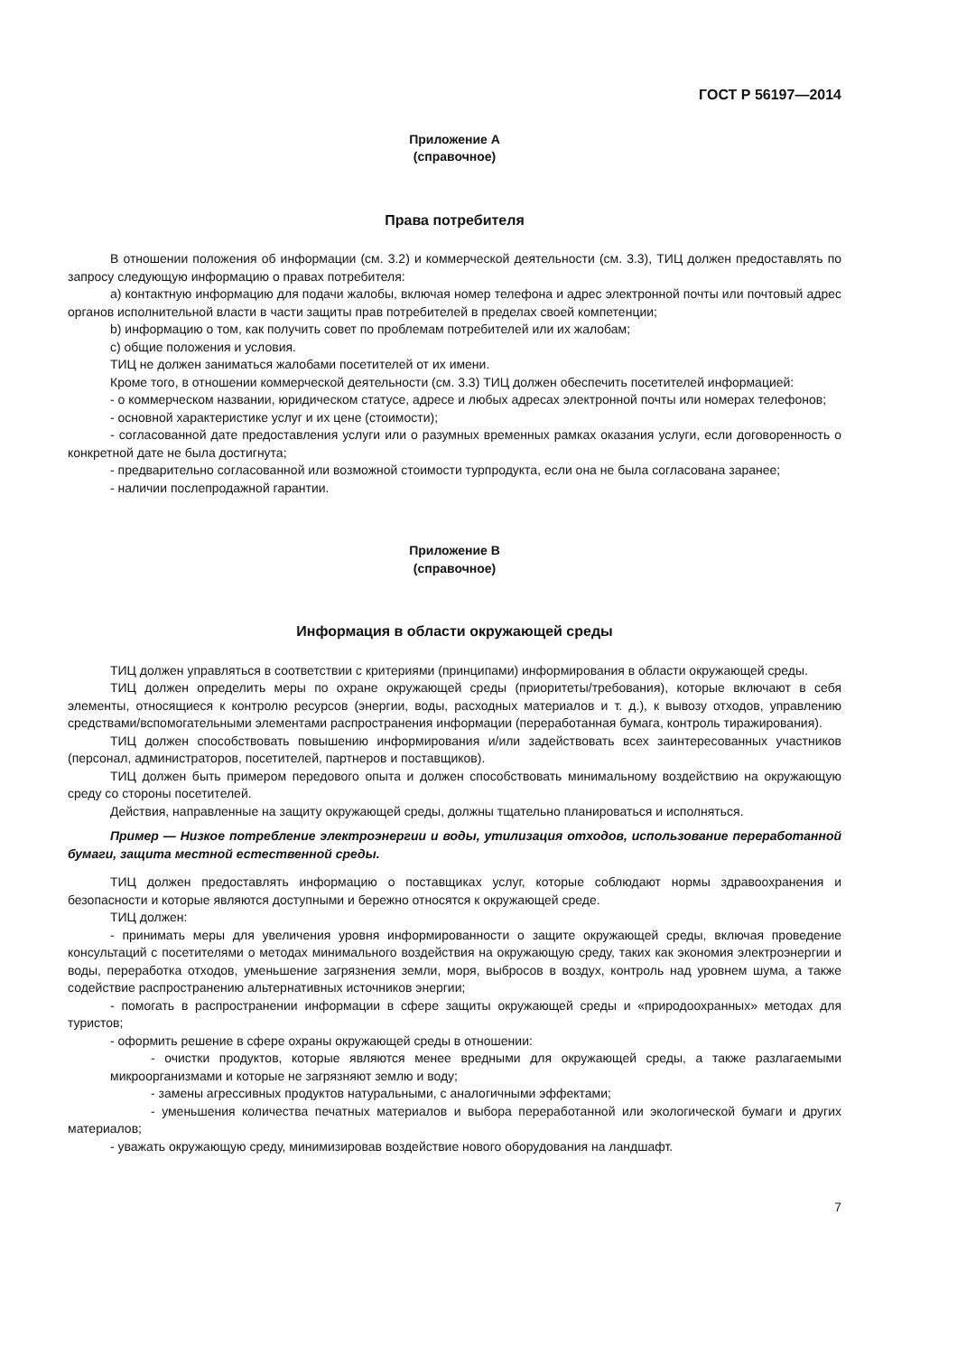ГОСТ Р 56197—2014
Приложение А
(справочное)
Права потребителя
В отношении положения об информации (см. 3.2) и коммерческой деятельности (см. 3.3), ТИЦ должен предоставлять по запросу следующую информацию о правах потребителя:
a) контактную информацию для подачи жалобы, включая номер телефона и адрес электронной почты или почтовый адрес органов исполнительной власти в части защиты прав потребителей в пределах своей компетенции;
b) информацию о том, как получить совет по проблемам потребителей или их жалобам;
c) общие положения и условия.
ТИЦ не должен заниматься жалобами посетителей от их имени.
Кроме того, в отношении коммерческой деятельности (см. 3.3) ТИЦ должен обеспечить посетителей информацией:
- о коммерческом названии, юридическом статусе, адресе и любых адресах электронной почты или номерах телефонов;
- основной характеристике услуг и их цене (стоимости);
- согласованной дате предоставления услуги или о разумных временных рамках оказания услуги, если договоренность о конкретной дате не была достигнута;
- предварительно согласованной или возможной стоимости турпродукта, если она не была согласована заранее;
- наличии послепродажной гарантии.
Приложение В
(справочное)
Информация в области окружающей среды
ТИЦ должен управляться в соответствии с критериями (принципами) информирования в области окружающей среды.
ТИЦ должен определить меры по охране окружающей среды (приоритеты/требования), которые включают в себя элементы, относящиеся к контролю ресурсов (энергии, воды, расходных материалов и т. д.), к вывозу отходов, управлению средствами/вспомогательными элементами распространения информации (переработанная бумага, контроль тиражирования).
ТИЦ должен способствовать повышению информирования и/или задействовать всех заинтересованных участников (персонал, администраторов, посетителей, партнеров и поставщиков).
ТИЦ должен быть примером передового опыта и должен способствовать минимальному воздействию на окружающую среду со стороны посетителей.
Действия, направленные на защиту окружающей среды, должны тщательно планироваться и исполняться.
Пример — Низкое потребление электроэнергии и воды, утилизация отходов, использование переработанной бумаги, защита местной естественной среды.
ТИЦ должен предоставлять информацию о поставщиках услуг, которые соблюдают нормы здравоохранения и безопасности и которые являются доступными и бережно относятся к окружающей среде.
ТИЦ должен:
- принимать меры для увеличения уровня информированности о защите окружающей среды, включая проведение консультаций с посетителями о методах минимального воздействия на окружающую среду, таких как экономия электроэнергии и воды, переработка отходов, уменьшение загрязнения земли, моря, выбросов в воздух, контроль над уровнем шума, а также содействие распространению альтернативных источников энергии;
- помогать в распространении информации в сфере защиты окружающей среды и «природоохранных» методах для туристов;
- оформить решение в сфере охраны окружающей среды в отношении:
- очистки продуктов, которые являются менее вредными для окружающей среды, а также разлагаемыми микроорганизмами и которые не загрязняют землю и воду;
- замены агрессивных продуктов натуральными, с аналогичными эффектами;
- уменьшения количества печатных материалов и выбора переработанной или экологической бумаги и других материалов;
- уважать окружающую среду, минимизировав воздействие нового оборудования на ландшафт.
7